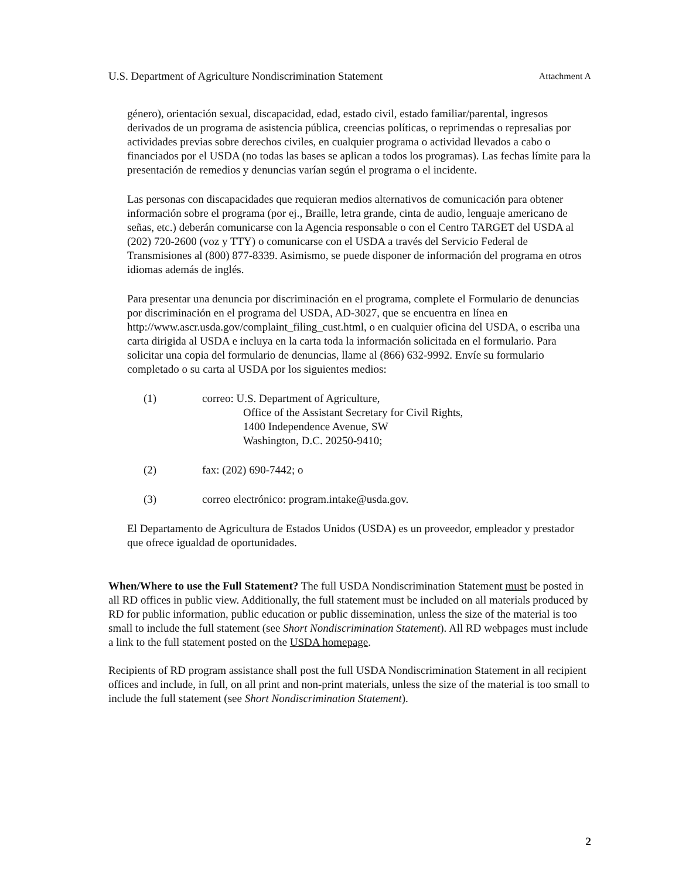U.S. Department of Agriculture Nondiscrimination Statement Attachment A
género), orientación sexual, discapacidad, edad, estado civil, estado familiar/parental, ingresos derivados de un programa de asistencia pública, creencias políticas, o reprimendas o represalias por actividades previas sobre derechos civiles, en cualquier programa o actividad llevados a cabo o financiados por el USDA (no todas las bases se aplican a todos los programas). Las fechas límite para la presentación de remedios y denuncias varían según el programa o el incidente.
Las personas con discapacidades que requieran medios alternativos de comunicación para obtener información sobre el programa (por ej., Braille, letra grande, cinta de audio, lenguaje americano de señas, etc.) deberán comunicarse con la Agencia responsable o con el Centro TARGET del USDA al (202) 720-2600 (voz y TTY) o comunicarse con el USDA a través del Servicio Federal de Transmisiones al (800) 877-8339. Asimismo, se puede disponer de información del programa en otros idiomas además de inglés.
Para presentar una denuncia por discriminación en el programa, complete el Formulario de denuncias por discriminación en el programa del USDA, AD-3027, que se encuentra en línea en http://www.ascr.usda.gov/complaint_filing_cust.html, o en cualquier oficina del USDA, o escriba una carta dirigida al USDA e incluya en la carta toda la información solicitada en el formulario. Para solicitar una copia del formulario de denuncias, llame al (866) 632-9992. Envíe su formulario completado o su carta al USDA por los siguientes medios:
(1) correo: U.S. Department of Agriculture,
Office of the Assistant Secretary for Civil Rights,
1400 Independence Avenue, SW
Washington, D.C. 20250-9410;
(2) fax: (202) 690-7442; o
(3) correo electrónico: program.intake@usda.gov.
El Departamento de Agricultura de Estados Unidos (USDA) es un proveedor, empleador y prestador que ofrece igualdad de oportunidades.
When/Where to use the Full Statement? The full USDA Nondiscrimination Statement must be posted in all RD offices in public view. Additionally, the full statement must be included on all materials produced by RD for public information, public education or public dissemination, unless the size of the material is too small to include the full statement (see Short Nondiscrimination Statement). All RD webpages must include a link to the full statement posted on the USDA homepage.
Recipients of RD program assistance shall post the full USDA Nondiscrimination Statement in all recipient offices and include, in full, on all print and non-print materials, unless the size of the material is too small to include the full statement (see Short Nondiscrimination Statement).
2